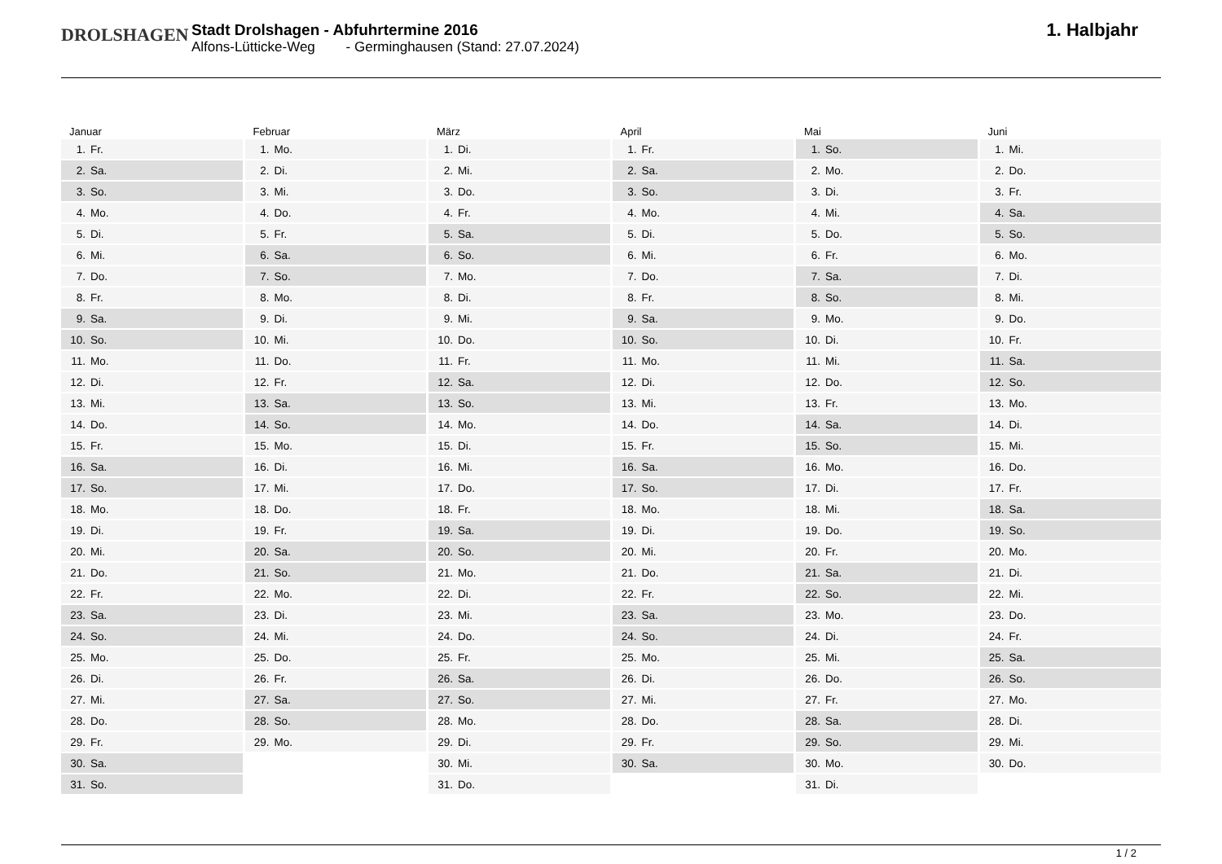DROLSHAGEN
Stadt Drolshagen - Abfuhrtermine 2016
Alfons-Lütticke-Weg - Germinghausen (Stand: 27.07.2024)
1. Halbjahr
Januar
| 1. | Fr. |
| 2. | Sa. |
| 3. | So. |
| 4. | Mo. |
| 5. | Di. |
| 6. | Mi. |
| 7. | Do. |
| 8. | Fr. |
| 9. | Sa. |
| 10. | So. |
| 11. | Mo. |
| 12. | Di. |
| 13. | Mi. |
| 14. | Do. |
| 15. | Fr. |
| 16. | Sa. |
| 17. | So. |
| 18. | Mo. |
| 19. | Di. |
| 20. | Mi. |
| 21. | Do. |
| 22. | Fr. |
| 23. | Sa. |
| 24. | So. |
| 25. | Mo. |
| 26. | Di. |
| 27. | Mi. |
| 28. | Do. |
| 29. | Fr. |
| 30. | Sa. |
| 31. | So. |
Februar
| 1. | Mo. |
| 2. | Di. |
| 3. | Mi. |
| 4. | Do. |
| 5. | Fr. |
| 6. | Sa. |
| 7. | So. |
| 8. | Mo. |
| 9. | Di. |
| 10. | Mi. |
| 11. | Do. |
| 12. | Fr. |
| 13. | Sa. |
| 14. | So. |
| 15. | Mo. |
| 16. | Di. |
| 17. | Mi. |
| 18. | Do. |
| 19. | Fr. |
| 20. | Sa. |
| 21. | So. |
| 22. | Mo. |
| 23. | Di. |
| 24. | Mi. |
| 25. | Do. |
| 26. | Fr. |
| 27. | Sa. |
| 28. | So. |
| 29. | Mo. |
März
| 1. | Di. |
| 2. | Mi. |
| 3. | Do. |
| 4. | Fr. |
| 5. | Sa. |
| 6. | So. |
| 7. | Mo. |
| 8. | Di. |
| 9. | Mi. |
| 10. | Do. |
| 11. | Fr. |
| 12. | Sa. |
| 13. | So. |
| 14. | Mo. |
| 15. | Di. |
| 16. | Mi. |
| 17. | Do. |
| 18. | Fr. |
| 19. | Sa. |
| 20. | So. |
| 21. | Mo. |
| 22. | Di. |
| 23. | Mi. |
| 24. | Do. |
| 25. | Fr. |
| 26. | Sa. |
| 27. | So. |
| 28. | Mo. |
| 29. | Di. |
| 30. | Mi. |
| 31. | Do. |
April
| 1. | Fr. |
| 2. | Sa. |
| 3. | So. |
| 4. | Mo. |
| 5. | Di. |
| 6. | Mi. |
| 7. | Do. |
| 8. | Fr. |
| 9. | Sa. |
| 10. | So. |
| 11. | Mo. |
| 12. | Di. |
| 13. | Mi. |
| 14. | Do. |
| 15. | Fr. |
| 16. | Sa. |
| 17. | So. |
| 18. | Mo. |
| 19. | Di. |
| 20. | Mi. |
| 21. | Do. |
| 22. | Fr. |
| 23. | Sa. |
| 24. | So. |
| 25. | Mo. |
| 26. | Di. |
| 27. | Mi. |
| 28. | Do. |
| 29. | Fr. |
| 30. | Sa. |
Mai
| 1. | So. |
| 2. | Mo. |
| 3. | Di. |
| 4. | Mi. |
| 5. | Do. |
| 6. | Fr. |
| 7. | Sa. |
| 8. | So. |
| 9. | Mo. |
| 10. | Di. |
| 11. | Mi. |
| 12. | Do. |
| 13. | Fr. |
| 14. | Sa. |
| 15. | So. |
| 16. | Mo. |
| 17. | Di. |
| 18. | Mi. |
| 19. | Do. |
| 20. | Fr. |
| 21. | Sa. |
| 22. | So. |
| 23. | Mo. |
| 24. | Di. |
| 25. | Mi. |
| 26. | Do. |
| 27. | Fr. |
| 28. | Sa. |
| 29. | So. |
| 30. | Mo. |
| 31. | Di. |
Juni
| 1. | Mi. |
| 2. | Do. |
| 3. | Fr. |
| 4. | Sa. |
| 5. | So. |
| 6. | Mo. |
| 7. | Di. |
| 8. | Mi. |
| 9. | Do. |
| 10. | Fr. |
| 11. | Sa. |
| 12. | So. |
| 13. | Mo. |
| 14. | Di. |
| 15. | Mi. |
| 16. | Do. |
| 17. | Fr. |
| 18. | Sa. |
| 19. | So. |
| 20. | Mo. |
| 21. | Di. |
| 22. | Mi. |
| 23. | Do. |
| 24. | Fr. |
| 25. | Sa. |
| 26. | So. |
| 27. | Mo. |
| 28. | Di. |
| 29. | Mi. |
| 30. | Do. |
1 / 2